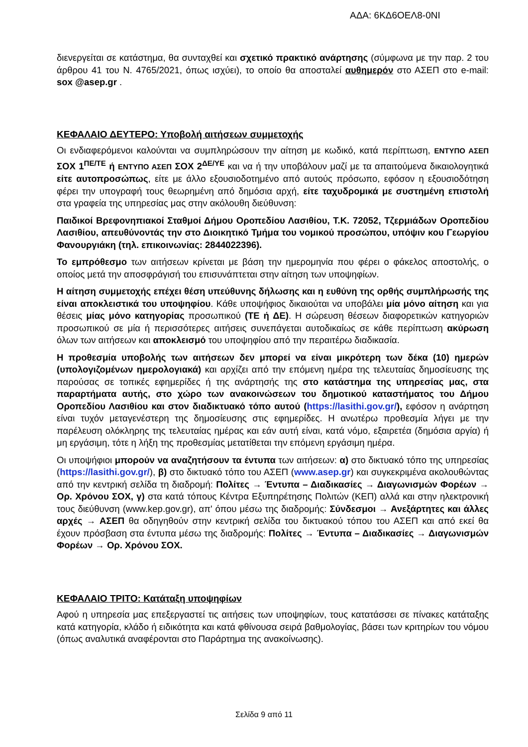ΑΔΑ: 6ΚΔ6ΟΕΛ8-0ΝΙ
διενεργείται σε κατάστημα, θα συνταχθεί και σχετικό πρακτικό ανάρτησης (σύμφωνα με την παρ. 2 του άρθρου 41 του Ν. 4765/2021, όπως ισχύει), το οποίο θα αποσταλεί αυθημερόν στο ΑΣΕΠ στο e-mail: sox @asep.gr .
ΚΕΦΑΛΑΙΟ ΔΕΥΤΕΡΟ: Υποβολή αιτήσεων συμμετοχής
Οι ενδιαφερόμενοι καλούνται να συμπληρώσουν την αίτηση με κωδικό, κατά περίπτωση, ΕΝΤΥΠΟ ΑΣΕΠ ΣΟΧ 1<sup>ΠΕ/ΤΕ</sup> ή ΕΝΤΥΠΟ ΑΣΕΠ ΣΟΧ 2<sup>ΔΕ/ΥΕ</sup> και να ή την υποβάλουν μαζί με τα απαιτούμενα δικαιολογητικά είτε αυτοπροσώπως, είτε με άλλο εξουσιοδοτημένο από αυτούς πρόσωπο, εφόσον η εξουσιοδότηση φέρει την υπογραφή τους θεωρημένη από δημόσια αρχή, είτε ταχυδρομικά με συστημένη επιστολή στα γραφεία της υπηρεσίας μας στην ακόλουθη διεύθυνση:
Παιδικοί Βρεφονηπιακοί Σταθμοί Δήμου Οροπεδίου Λασιθίου, Τ.Κ. 72052, Τζερμιάδων Οροπεδίου Λασιθίου, απευθύνοντάς την στο Διοικητικό Τμήμα του νομικού προσώπου, υπόψιν κου Γεωργίου Φανουργιάκη (τηλ. επικοινωνίας: 2844022396).
Το εμπρόθεσμο των αιτήσεων κρίνεται με βάση την ημερομηνία που φέρει ο φάκελος αποστολής, ο οποίος μετά την αποσφράγισή του επισυνάπτεται στην αίτηση των υποψηφίων.
Η αίτηση συμμετοχής επέχει θέση υπεύθυνης δήλωσης και η ευθύνη της ορθής συμπλήρωσής της είναι αποκλειστικά του υποψηφίου. Κάθε υποψήφιος δικαιούται να υποβάλει μία μόνο αίτηση και για θέσεις μίας μόνο κατηγορίας προσωπικού (ΤΕ ή ΔΕ). Η σώρευση θέσεων διαφορετικών κατηγοριών προσωπικού σε μία ή περισσότερες αιτήσεις συνεπάγεται αυτοδικαίως σε κάθε περίπτωση ακύρωση όλων των αιτήσεων και αποκλεισμό του υποψηφίου από την περαιτέρω διαδικασία.
Η προθεσμία υποβολής των αιτήσεων δεν μπορεί να είναι μικρότερη των δέκα (10) ημερών (υπολογιζομένων ημερολογιακά) και αρχίζει από την επόμενη ημέρα της τελευταίας δημοσίευσης της παρούσας σε τοπικές εφημερίδες ή της ανάρτησής της στο κατάστημα της υπηρεσίας μας, στα παραρτήματα αυτής, στο χώρο των ανακοινώσεων του δημοτικού καταστήματος του Δήμου Οροπεδίου Λασιθίου και στον διαδικτυακό τόπο αυτού (https://lasithi.gov.gr/), εφόσον η ανάρτηση είναι τυχόν μεταγενέστερη της δημοσίευσης στις εφημερίδες. Η ανωτέρω προθεσμία λήγει με την παρέλευση ολόκληρης της τελευταίας ημέρας και εάν αυτή είναι, κατά νόμο, εξαιρετέα (δημόσια αργία) ή μη εργάσιμη, τότε η λήξη της προθεσμίας μετατίθεται την επόμενη εργάσιμη ημέρα.
Οι υποψήφιοι μπορούν να αναζητήσουν τα έντυπα των αιτήσεων: α) στο δικτυακό τόπο της υπηρεσίας (https://lasithi.gov.gr/), β) στο δικτυακό τόπο του ΑΣΕΠ (www.asep.gr) και συγκεκριμένα ακολουθώντας από την κεντρική σελίδα τη διαδρομή: Πολίτες → Έντυπα – Διαδικασίες → Διαγωνισμών Φορέων → Ορ. Χρόνου ΣΟΧ, γ) στα κατά τόπους Κέντρα Εξυπηρέτησης Πολιτών (ΚΕΠ) αλλά και στην ηλεκτρονική τους διεύθυνση (www.kep.gov.gr), απ' όπου μέσω της διαδρομής: Σύνδεσμοι → Ανεξάρτητες και άλλες αρχές → ΑΣΕΠ θα οδηγηθούν στην κεντρική σελίδα του δικτυακού τόπου του ΑΣΕΠ και από εκεί θα έχουν πρόσβαση στα έντυπα μέσω της διαδρομής: Πολίτες → Έντυπα – Διαδικασίες → Διαγωνισμών Φορέων → Ορ. Χρόνου ΣΟΧ.
ΚΕΦΑΛΑΙΟ ΤΡΙΤΟ: Κατάταξη υποψηφίων
Αφού η υπηρεσία μας επεξεργαστεί τις αιτήσεις των υποψηφίων, τους κατατάσσει σε πίνακες κατάταξης κατά κατηγορία, κλάδο ή ειδικότητα και κατά φθίνουσα σειρά βαθμολογίας, βάσει των κριτηρίων του νόμου (όπως αναλυτικά αναφέρονται στο Παράρτημα της ανακοίνωσης).
Σελίδα 9 από 11